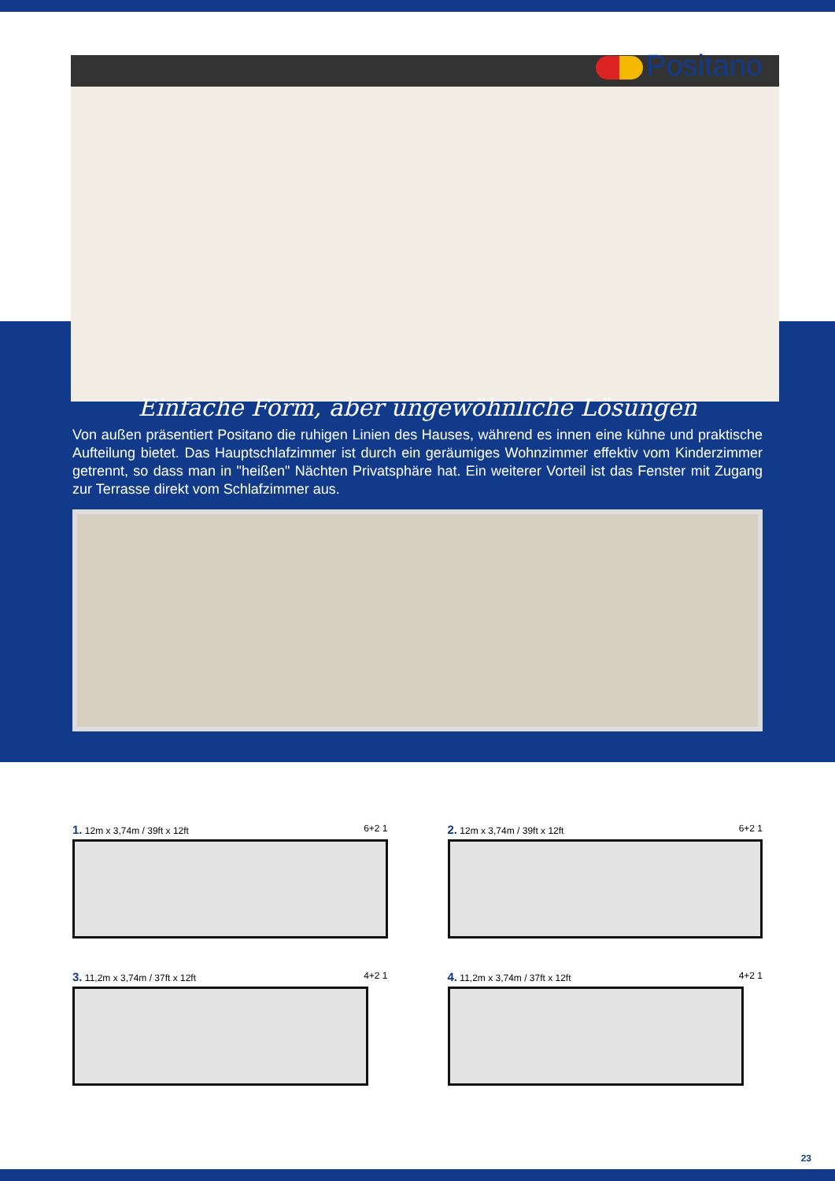Positano
Einfache Form, aber ungewöhnliche Lösungen
Von außen präsentiert Positano die ruhigen Linien des Hauses, während es innen eine kühne und praktische Aufteilung bietet. Das Hauptschlafzimmer ist durch ein geräumiges Wohnzimmer effektiv vom Kinderzimmer getrennt, so dass man in "heißen" Nächten Privatsphäre hat. Ein weiterer Vorteil ist das Fenster mit Zugang zur Terrasse direkt vom Schlafzimmer aus.
1. 12m x 3,74m / 39ft x 12ft 6+2 1
2. 12m x 3,74m / 39ft x 12ft 6+2 1
3. 11,2m x 3,74m / 37ft x 12ft 4+2 1
4. 11,2m x 3,74m / 37ft x 12ft 4+2 1
23